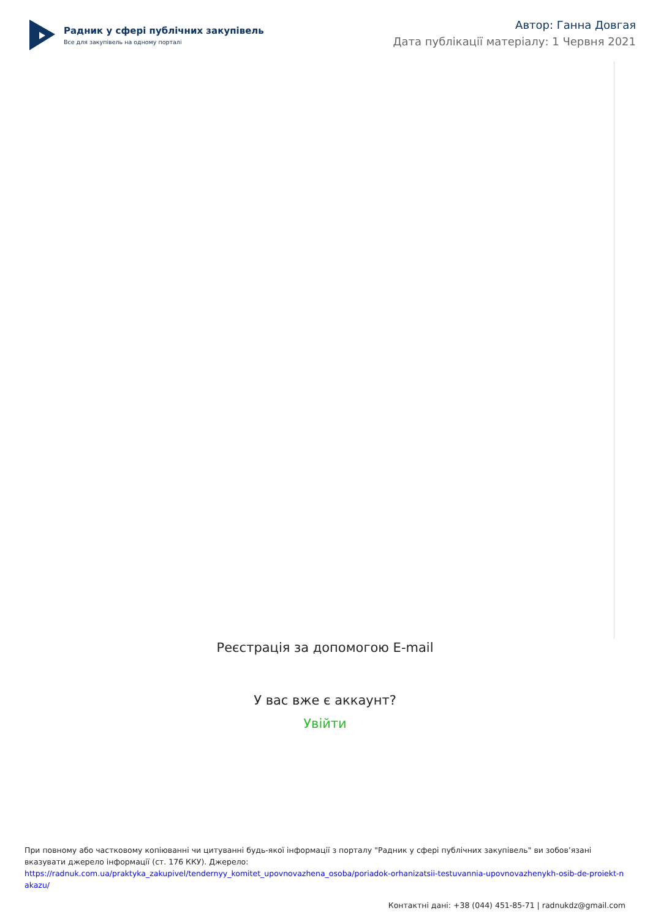Радник у сфері публічних закупівель
Все для закупівель на одному порталі
Автор: Ганна Довгая
Дата публікації матеріалу: 1 Червня 2021
Реєстрація за допомогою E-mail
У вас вже є аккаунт?
Увійти
При повному або частковому копіюванні чи цитуванні будь-якої інформації з порталу "Радник у сфері публічних закупівель" ви зобов’язані вказувати джерело інформації (ст. 176 ККУ). Джерело:
https://radnuk.com.ua/praktyka_zakupivel/tendernyy_komitet_upovnovazhena_osoba/poriadok-orhanizatsii-testuvannia-upovnovazhenykh-osib-de-proiekt-nakazu/
Контактні дані: +38 (044) 451-85-71 | radnukdz@gmail.com